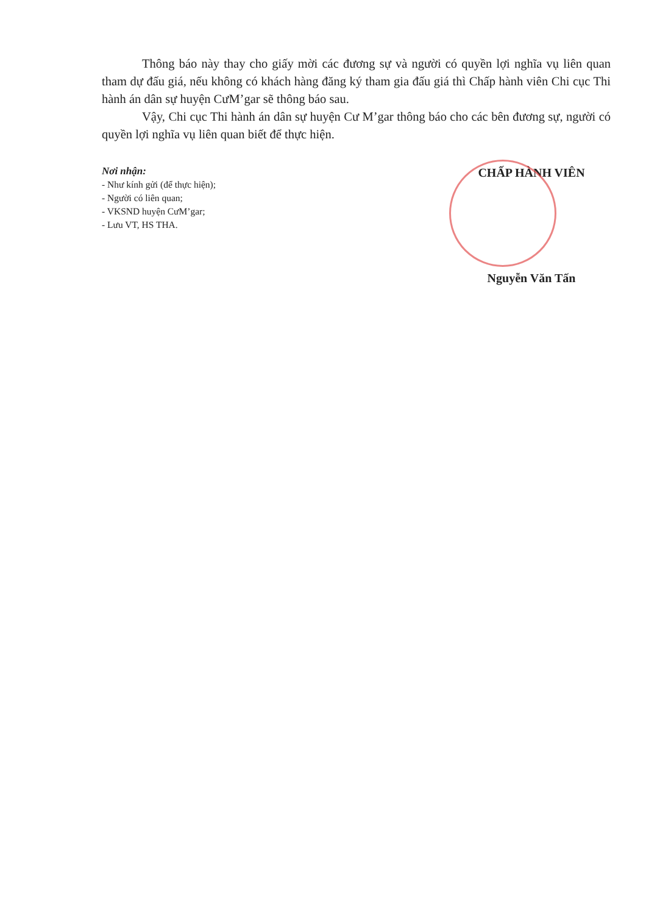Thông báo này thay cho giấy mời các đương sự và người có quyền lợi nghĩa vụ liên quan tham dự đấu giá, nếu không có khách hàng đăng ký tham gia đấu giá thì Chấp hành viên Chi cục Thi hành án dân sự huyện CưM’gar sẽ thông báo sau.
Vậy, Chi cục Thi hành án dân sự huyện Cư M’gar thông báo cho các bên đương sự, người có quyền lợi nghĩa vụ liên quan biết để thực hiện.
Nơi nhận:
- Như kính gửi (để thực hiện);
- Người có liên quan;
- VKSND huyện CưM’gar;
- Lưu VT, HS THA.
CHẤP HÀNH VIÊN
Nguyễn Văn Tấn